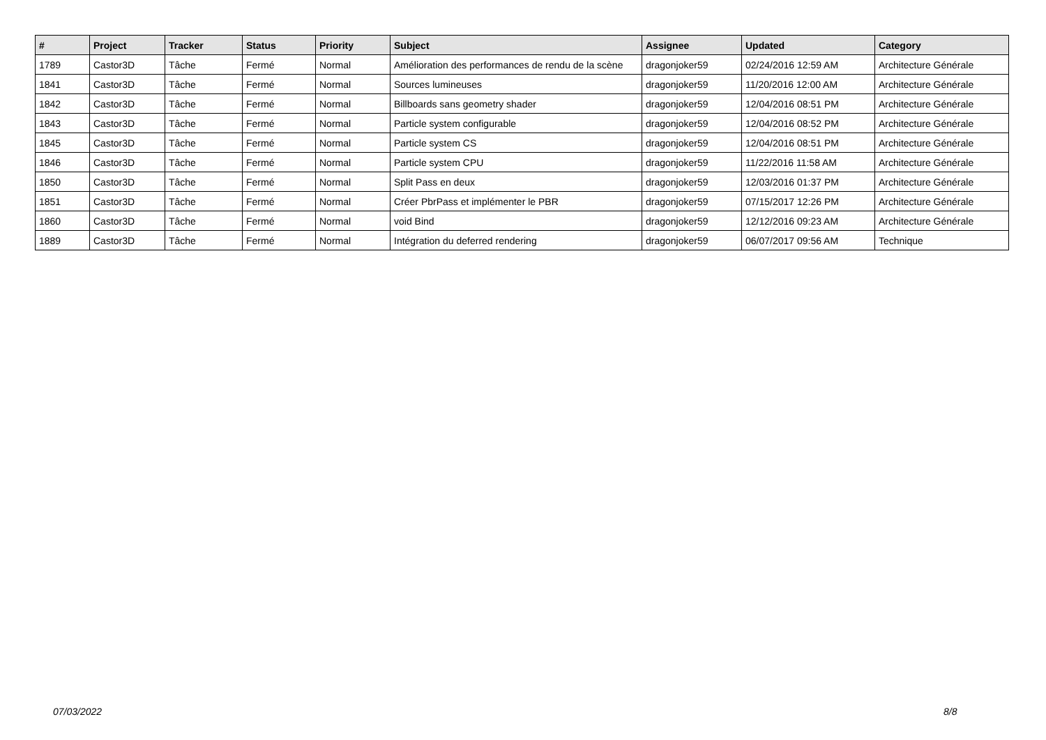| # | Project | Tracker | Status | Priority | Subject | Assignee | Updated | Category |
| --- | --- | --- | --- | --- | --- | --- | --- | --- |
| 1789 | Castor3D | Tâche | Fermé | Normal | Amélioration des performances de rendu de la scène | dragonjoker59 | 02/24/2016 12:59 AM | Architecture Générale |
| 1841 | Castor3D | Tâche | Fermé | Normal | Sources lumineuses | dragonjoker59 | 11/20/2016 12:00 AM | Architecture Générale |
| 1842 | Castor3D | Tâche | Fermé | Normal | Billboards sans geometry shader | dragonjoker59 | 12/04/2016 08:51 PM | Architecture Générale |
| 1843 | Castor3D | Tâche | Fermé | Normal | Particle system configurable | dragonjoker59 | 12/04/2016 08:52 PM | Architecture Générale |
| 1845 | Castor3D | Tâche | Fermé | Normal | Particle system CS | dragonjoker59 | 12/04/2016 08:51 PM | Architecture Générale |
| 1846 | Castor3D | Tâche | Fermé | Normal | Particle system CPU | dragonjoker59 | 11/22/2016 11:58 AM | Architecture Générale |
| 1850 | Castor3D | Tâche | Fermé | Normal | Split Pass en deux | dragonjoker59 | 12/03/2016 01:37 PM | Architecture Générale |
| 1851 | Castor3D | Tâche | Fermé | Normal | Créer PbrPass et implémenter le PBR | dragonjoker59 | 07/15/2017 12:26 PM | Architecture Générale |
| 1860 | Castor3D | Tâche | Fermé | Normal | void Bind | dragonjoker59 | 12/12/2016 09:23 AM | Architecture Générale |
| 1889 | Castor3D | Tâche | Fermé | Normal | Intégration du deferred rendering | dragonjoker59 | 06/07/2017 09:56 AM | Technique |
07/03/2022 8/8